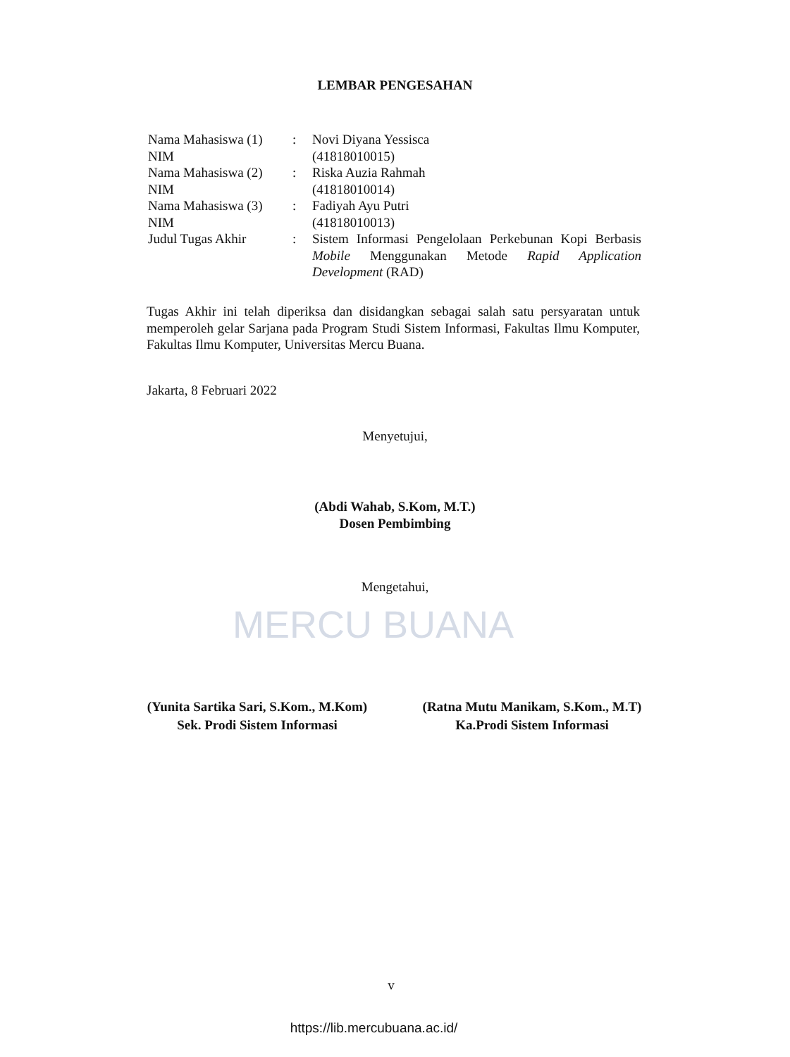LEMBAR PENGESAHAN
Nama Mahasiswa (1)
: Novi Diyana Yessisca
NIM (41818010015)
Nama Mahasiswa (2)
: Riska Auzia Rahmah
NIM (41818010014)
Nama Mahasiswa (3)
: Fadiyah Ayu Putri
NIM (41818010013)
Judul Tugas Akhir : Sistem Informasi Pengelolaan Perkebunan Kopi Berbasis Mobile Menggunakan Metode Rapid Application Development (RAD)
Tugas Akhir ini telah diperiksa dan disidangkan sebagai salah satu persyaratan untuk memperoleh gelar Sarjana pada Program Studi Sistem Informasi, Fakultas Ilmu Komputer, Fakultas Ilmu Komputer, Universitas Mercu Buana.
Jakarta, 8 Februari 2022
Menyetujui,
(Abdi Wahab, S.Kom, M.T.)
Dosen Pembimbing
Mengetahui,
MERCU BUANA
(Yunita Sartika Sari, S.Kom., M.Kom)
Sek. Prodi Sistem Informasi
(Ratna Mutu Manikam, S.Kom., M.T)
Ka.Prodi Sistem Informasi
v
https://lib.mercubuana.ac.id/